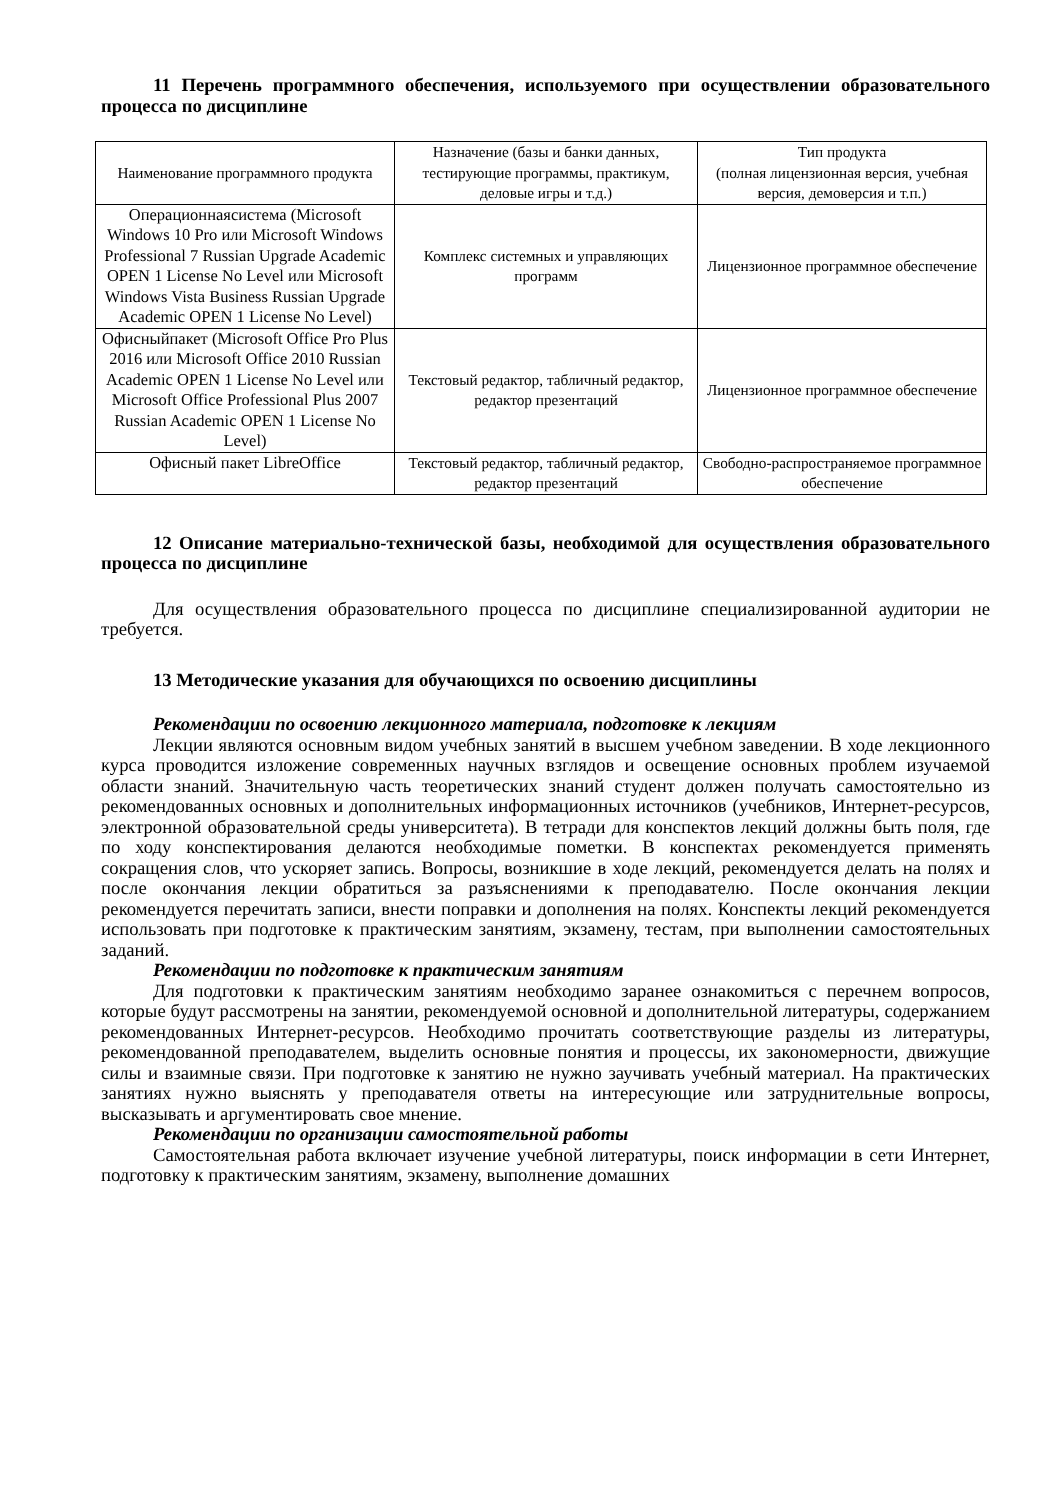11 Перечень программного обеспечения, используемого при осуществлении образовательного процесса по дисциплине
| Наименование программного продукта | Назначение (базы и банки данных, тестирующие программы, практикум, деловые игры и т.д.) | Тип продукта (полная лицензионная версия, учебная версия, демоверсия и т.п.) |
| Операционнаясистема (Microsoft Windows 10 Pro или Microsoft Windows Professional 7 Russian Upgrade Academic OPEN 1 License No Level или Microsoft Windows Vista Business Russian Upgrade Academic OPEN 1 License No Level) | Комплекс системных и управляющих программ | Лицензионное программное обеспечение |
| Офисныйпакет (Microsoft Office Pro Plus 2016 или Microsoft Office 2010 Russian Academic OPEN 1 License No Level или Microsoft Office Professional Plus 2007 Russian Academic OPEN 1 License No Level) | Текстовый редактор, табличный редактор, редактор презентаций | Лицензионное программное обеспечение |
| Офисный пакет LibreOffice | Текстовый редактор, табличный редактор, редактор презентаций | Свободно-распространяемое программное обеспечение |
12 Описание материально-технической базы, необходимой для осуществления образовательного процесса по дисциплине
Для осуществления образовательного процесса по дисциплине специализированной аудитории не требуется.
13 Методические указания для обучающихся по освоению дисциплины
Рекомендации по освоению лекционного материала, подготовке к лекциям
Лекции являются основным видом учебных занятий в высшем учебном заведении. В ходе лекционного курса проводится изложение современных научных взглядов и освещение основных проблем изучаемой области знаний. Значительную часть теоретических знаний студент должен получать самостоятельно из рекомендованных основных и дополнительных информационных источников (учебников, Интернет-ресурсов, электронной образовательной среды университета). В тетради для конспектов лекций должны быть поля, где по ходу конспектирования делаются необходимые пометки. В конспектах рекомендуется применять сокращения слов, что ускоряет запись. Вопросы, возникшие в ходе лекций, рекомендуется делать на полях и после окончания лекции обратиться за разъяснениями к преподавателю. После окончания лекции рекомендуется перечитать записи, внести поправки и дополнения на полях. Конспекты лекций рекомендуется использовать при подготовке к практическим занятиям, экзамену, тестам, при выполнении самостоятельных заданий.
Рекомендации по подготовке к практическим занятиям
Для подготовки к практическим занятиям необходимо заранее ознакомиться с перечнем вопросов, которые будут рассмотрены на занятии, рекомендуемой основной и дополнительной литературы, содержанием рекомендованных Интернет-ресурсов. Необходимо прочитать соответствующие разделы из литературы, рекомендованной преподавателем, выделить основные понятия и процессы, их закономерности, движущие силы и взаимные связи. При подготовке к занятию не нужно заучивать учебный материал. На практических занятиях нужно выяснять у преподавателя ответы на интересующие или затруднительные вопросы, высказывать и аргументировать свое мнение.
Рекомендации по организации самостоятельной работы
Самостоятельная работа включает изучение учебной литературы, поиск информации в сети Интернет, подготовку к практическим занятиям, экзамену, выполнение домашних